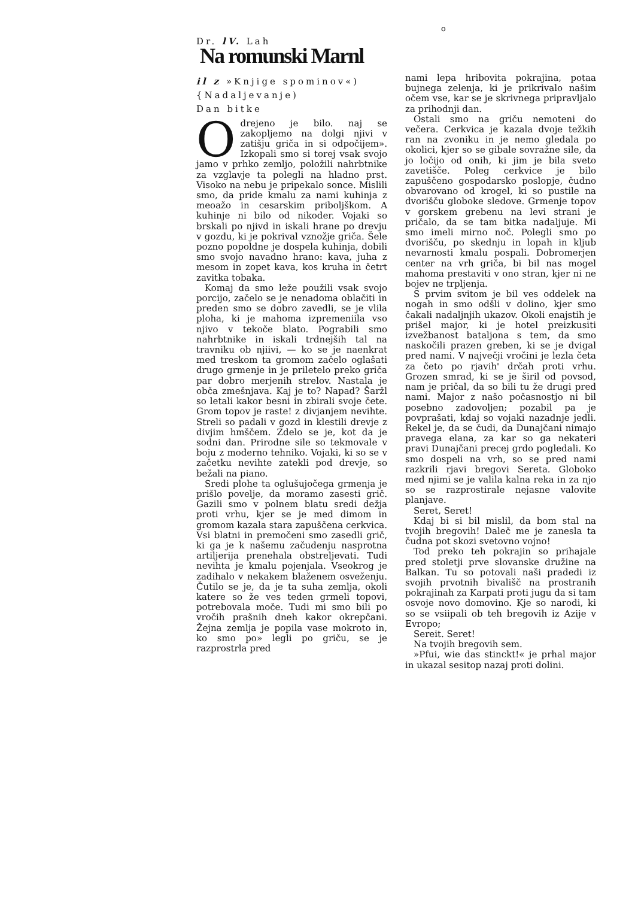o
Dr. lV. Lah
Na romunski Marnl
il z »Knjige spominov«)
{Nadaljevanje)
Dan bitke
Odrejeno je bilo. naj se zakopljemo na dolgi njivi v zatišju griča in si odpočijem». Izkopali smo si torej vsak svojo jamo v prhko zemljo, položili nahrbtnike za vzglavje ta polegli na hladno prst. Visoko na nebu je pripekalo sonce. Mislili smo, da pride kmalu za nami kuhinja z meoažo in cesarskim priboljškom. A kuhinje ni bilo od nikoder. Vojaki so brskali po njivd in iskali hrane po drevju v gozdu, ki je pokrival vznožje griča. Šele pozno popoldne je dospela kuhinja, dobili smo svojo navadno hrano: kava, juha z mesom in zopet kava, kos kruha in četrt zavitka tobaka.
Komaj da smo leže použili vsak svojo porcijo, začelo se je nenadoma oblačiti in preden smo se dobro zavedli, se je vlila ploha, ki je mahoma izpremeniila vso njivo v tekoče blato. Pograbili smo nahrbtnike in iskali trdnejših tal na travniku ob njiivi, — ko se je naenkrat med treskom ta gromom začelo oglašati drugo grmenje in je priletelo preko griča par dobro merjenih strelov. Nastala je obča zmešnjava. Kaj je to? Napad? Šaržl so letali kakor besni in zbirali svoje čete. Grom topov je raste! z divjanjem nevihte. Streli so padali v gozd in klestili drevje z divjim hmščem. Zdelo se je, kot da je sodni dan. Prirodne sile so tekmovale v boju z moderno tehniko. Vojaki, ki so se v začetku nevihte zatekli pod drevje, so bežali na piano.
Sredi plohe ta oglušujočega grmenja je prišlo povelje, da moramo zasesti grič. Gazili smo v polnem blatu sredi dežja proti vrhu, kjer se je med dimom in gromom kazala stara zapuščena cerkvica. Vsi blatni in premočeni smo zasedli grič, ki ga je k našemu začudenju nasprotna artiljerija prenehala obstreljevati. Tudi nevihta je kmalu pojenjala. Vseokrog je zadihalo v nekakem blaženem osveženju. Čutilo se je, da je ta suha zemlja, okoli katere so že ves teden grmeli topovi, potrebovala moče. Tudi mi smo bili po vročih prašnih dneh kakor okrepčani. Žejna zemlja je popila vase mokroto in, ko smo po» legli po griču, se je razprostrla pred
nami lepa hribovita pokrajina, potaa bujnega zelenja, ki je prikrivalo našim očem vse, kar se je skrivnega pripravljalo za prihodnji dan.
Ostali smo na griču nemoteni do večera. Cerkvica je kazala dvoje težkih ran na zvoniku in je nemo gledala po okolici, kjer so se gibale sovražne sile, da jo ločijo od onih, ki jim je bila sveto zavetišče. Poleg cerkvice je bilo zapuščeno gospodarsko poslopje, čudno obvarovano od krogel, ki so pustile na dvorišču globoke sledove. Grmenje topov v gorskem grebenu na levi strani je pričalo, da se tam bitka nadaljuje. Mi smo imeli mirno noč. Polegli smo po dvorišču, po skednju in lopah in kljub nevarnosti kmalu pospali. Dobromerjen center na vrh griča, bi bil nas mogel mahoma prestaviti v ono stran, kjer ni ne bojev ne trpljenja.
S prvim svitom je bil ves oddelek na nogah in smo odšli v dolino, kjer smo čakali nadaljnjih ukazov. Okoli enajstih je prišel major, ki je hotel preizkusiti izvežbanost bataljona s tem, da smo naskočili prazen greben, ki se je dvigal pred nami. V največji vročini je lezla četa za četo po rjavih' drčah proti vrhu. Grozen smrad, ki se je širil od povsod, nam je pričal, da so bili tu že drugi pred nami. Major z našo počasnostjo ni bil posebno zadovoljen; pozabil pa je povprašati, kdaj so vojaki nazadnje jedli. Rekel je, da se čudi, da Dunajčani nimajo pravega elana, za kar so ga nekateri pravi Dunajčani precej grdo pogledali. Ko smo dospeli na vrh, so se pred nami razkrili rjavi bregovi Sereta. Globoko med njimi se je valila kalna reka in za njo so se razprostirale nejasne valovite planjave.
Seret, Seret!
Kdaj bi si bil mislil, da bom stal na tvojih bregovih! Daleč me je zanesla ta čudna pot skozi svetovno vojno!
Tod preko teh pokrajin so prihajale pred stoletji prve slovanske družine na Balkan. Tu so potovali naši pradedi iz svojih prvotnih bivališč na prostranih pokrajinah za Karpati proti jugu da si tam osvoje novo domovino. Kje so narodi, ki so se vsiipali ob teh bregovih iz Azije v Evropo;
Sereit. Seret!
Na tvojih bregovih sem.
»Pfui, wie das stinckt!« je prhal major in ukazal sesitop nazaj proti dolini.